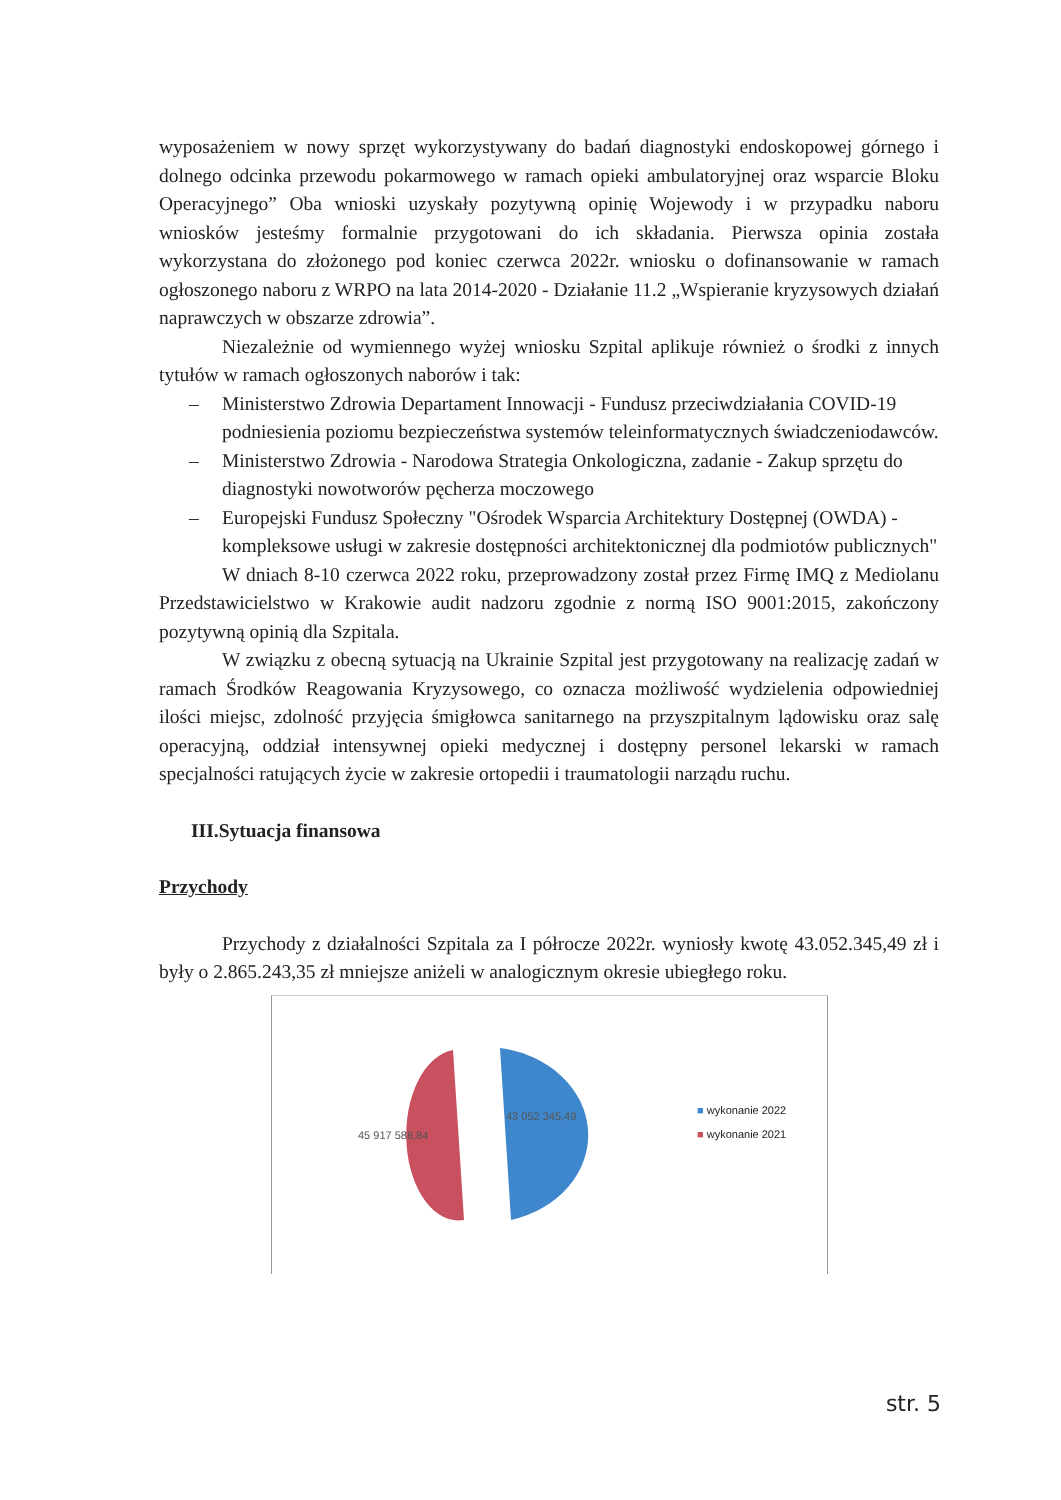wyposażeniem w nowy sprzęt wykorzystywany do badań diagnostyki endoskopowej górnego i dolnego odcinka przewodu pokarmowego w ramach opieki ambulatoryjnej oraz wsparcie Bloku Operacyjnego” Oba wnioski uzyskały pozytywną opinię Wojewody i w przypadku naboru wniosków jesteśmy formalnie przygotowani do ich składania. Pierwsza opinia została wykorzystana do złożonego pod koniec czerwca 2022r. wniosku o dofinansowanie w ramach ogłoszonego naboru z WRPO na lata 2014-2020 - Działanie 11.2 „Wspieranie kryzysowych działań naprawczych w obszarze zdrowia”.
Niezależnie od wymiennego wyżej wniosku Szpital aplikuje również o środki z innych tytułów w ramach ogłoszonych naborów i tak:
– Ministerstwo Zdrowia Departament Innowacji - Fundusz przeciwdziałania COVID-19 podniesienia poziomu bezpieczeństwa systemów teleinformatycznych świadczeniodawców.
– Ministerstwo Zdrowia - Narodowa Strategia Onkologiczna, zadanie - Zakup sprzętu do diagnostyki nowotworów pęcherza moczowego
– Europejski Fundusz Społeczny "Ośrodek Wsparcia Architektury Dostępnej (OWDA) - kompleksowe usługi w zakresie dostępności architektonicznej dla podmiotów publicznych"
W dniach 8-10 czerwca 2022 roku, przeprowadzony został przez Firmę IMQ z Mediolanu Przedstawicielstwo w Krakowie audit nadzoru zgodnie z normą ISO 9001:2015, zakończony pozytywną opinią dla Szpitala.
W związku z obecną sytuacją na Ukrainie Szpital jest przygotowany na realizację zadań w ramach Środków Reagowania Kryzysowego, co oznacza możliwość wydzielenia odpowiedniej ilości miejsc, zdolność przyjęcia śmigłowca sanitarnego na przyszpitalnym lądowisku oraz salę operacyjną, oddział intensywnej opieki medycznej i dostępny personel lekarski w ramach specjalności ratujących życie w zakresie ortopedii i traumatologii narządu ruchu.
III.Sytuacja finansowa
Przychody
Przychody z działalności Szpitala za I półrocze 2022r. wyniosły kwotę 43.052.345,49 zł i były o 2.865.243,35 zł mniejsze aniżeli w analogicznym okresie ubiegłego roku.
45 917 588,84
43 052 345,49 ■ wykonanie 2022
■ wykonanie 2021
str. 5